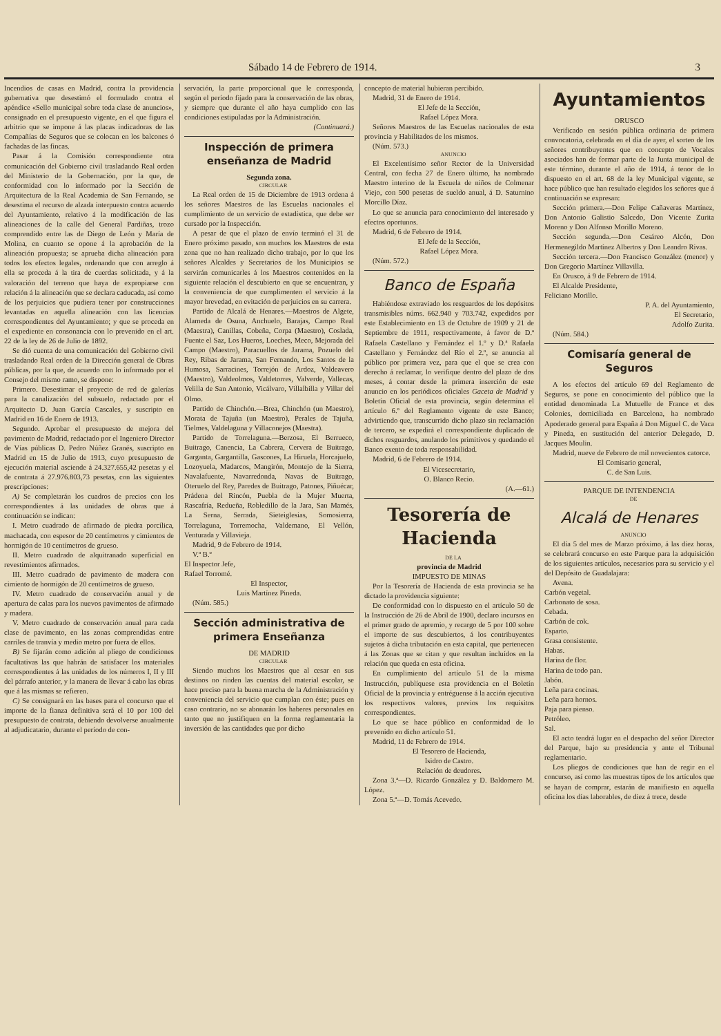Sábado 14 de Febrero de 1914. 3
Incendios de casas en Madrid, contra la providencia gubernativa que desestimó el formulado contra el apéndice «Sello municipal sobre toda clase de anuncios», consignado en el presupuesto vigente, en el que figura el arbitrio que se impone á las placas indicadoras de las Compañías de Seguros que se colocan en los balcones ó fachadas de las fincas.
Pasar á la Comisión correspondiente otra comunicación del Gobierno civil trasladando Real orden del Ministerio de la Gobernación, por la que, de conformidad con lo informado por la Sección de Arquitectura de la Real Academia de San Fernando, se desestima el recurso de alzada interpuesto contra acuerdo del Ayuntamiento, relativo á la modificación de las alineaciones de la calle del General Pardiñas, trozo comprendido entre las de Diego de León y María de Molina, en cuanto se opone á la aprobación de la alineación propuesta; se aprueba dicha alineación para todos los efectos legales, ordenando que con arreglo á ella se proceda á la tira de cuerdas solicitada, y á la valoración del terreno que haya de expropiarse con relación á la alineación que se declara caducada, así como de los perjuicios que pudiera tener por construcciones levantadas en aquella alineación con las licencias correspondientes del Ayuntamiento; y que se proceda en el expediente en consonancia con lo prevenido en el art. 22 de la ley de 26 de Julio de 1892.
Se dió cuenta de una comunicación del Gobierno civil trasladando Real orden de la Dirección general de Obras públicas, por la que, de acuerdo con lo informado por el Consejo del mismo ramo, se dispone:
Primero. Desestimar el proyecto de red de galerías para la canalización del subsuelo, redactado por el Arquitecto D. Juan García Cascales, y suscripto en Madrid en 16 de Enero de 1913.
Segundo. Aprobar el presupuesto de mejora del pavimento de Madrid, redactado por el Ingeniero Director de Vías públicas D. Pedro Núñez Granés, suscripto en Madrid en 15 de Julio de 1913, cuyo presupuesto de ejecución material asciende á 24.327.655,42 pesetas y el de contrata á 27.976.803,73 pesetas, con las siguientes prescripciones:
A) Se completarán los cuadros de precios con los correspondientes á las unidades de obras que á continuación se indican:
I. Metro cuadrado de afirmado de piedra porcílica, machacada, con espesor de 20 centímetros y cimientos de hormigón de 10 centímetros de grueso.
II. Metro cuadrado de alquitranado superficial en revestimientos afirmados.
III. Metro cuadrado de pavimento de madera con cimiento de hormigón de 20 centímetros de grueso.
IV. Metro cuadrado de conservación anual y de apertura de calas para los nuevos pavimentos de afirmado y madera.
V. Metro cuadrado de conservación anual para cada clase de pavimento, en las zonas comprendidas entre carriles de tranvía y medio metro por fuera de ellos.
B) Se fijarán como adición al pliego de condiciones facultativas las que habrán de satisfacer los materiales correspondientes á las unidades de los números I, II y III del párrafo anterior, y la manera de llevar á cabo las obras que á las mismas se refieren.
C) Se consignará en las bases para el concurso que el importe de la fianza definitiva será el 10 por 100 del presupuesto de contrata, debiendo devolverse anualmente al adjudicatario, durante el período de con-
servación, la parte proporcional que le corresponda, según el período fijado para la conservación de las obras, y siempre que durante el año haya cumplido con las condiciones estipuladas por la Administración.
(Continuará.)
Inspección de primera enseñanza de Madrid
Segunda zona.
CIRCULAR
La Real orden de 15 de Diciembre de 1913 ordena á los señores Maestros de las Escuelas nacionales el cumplimiento de un servicio de estadística, que debe ser cursado por la Inspección.
A pesar de que el plazo de envío terminó el 31 de Enero próximo pasado, son muchos los Maestros de esta zona que no han realizado dicho trabajo, por lo que los señores Alcaldes y Secretarios de los Municipios se servirán comunicarles á los Maestros contenidos en la siguiente relación el descubierto en que se encuentran, y la conveniencia de que cumplimenten el servicio á la mayor brevedad, en evitación de perjuicios en su carrera.
Partido de Alcalá de Henares.—Maestros de Algete, Alameda de Osuna, Anchuelo, Barajas, Campo Real (Maestra), Canillas, Cobeña, Corpa (Maestro), Coslada, Fuente el Saz, Los Hueros, Loeches, Meco, Mejorada del Campo (Maestro), Paracuellos de Jarama, Pozuelo del Rey, Ribas de Jarama, San Fernando, Los Santos de la Humosa, Sarracines, Torrejón de Ardoz, Valdeavero (Maestro), Valdeolmos, Valdetorres, Valverde, Vallecas, Velilla de San Antonio, Vicálvaro, Villalbilla y Villar del Olmo.
Partido de Chinchón.—Brea, Chinchón (un Maestro), Morata de Tajuña (un Maestro), Perales de Tajuña, Tielmes, Valdelaguna y Villaconejos (Maestra).
Partido de Torrelaguna.—Berzosa, El Berrueco, Buitrago, Canencia, La Cabrera, Cervera de Buitrago, Garganta, Gargantilla, Gascones, La Hiruela, Horcajuelo, Lozoyuela, Madarcos, Mangirón, Montejo de la Sierra, Navalafuente, Navarredonda, Navas de Buitrago, Oteruelo del Rey, Paredes de Buitrago, Patones, Piñuécar, Prádena del Rincón, Puebla de la Mujer Muerta, Rascafría, Redueña, Robledillo de la Jara, San Mamés, La Serna, Serrada, Sieteiglesias, Somosierra, Torrelaguna, Torremocha, Valdemano, El Vellón, Venturada y Villavieja.
Madrid, 9 de Febrero de 1914.
V.º B.º
El Inspector Jefe,
Rafael Torromé.
El Inspector,
Luis Martínez Pineda.
(Núm. 585.)
Sección administrativa de primera Enseñanza
DE MADRID
CIRCULAR
Siendo muchos los Maestros que al cesar en sus destinos no rinden las cuentas del material escolar, se hace preciso para la buena marcha de la Administración y conveniencia del servicio que cumplan con éste; pues en caso contrario, no se abonarán los haberes personales en tanto que no justifiquen en la forma reglamentaria la inversión de las cantidades que por dicho
concepto de material hubieran percibido.
Madrid, 31 de Enero de 1914.
El Jefe de la Sección,
Rafael López Mora.
Señores Maestros de las Escuelas nacionales de esta provincia y Habilitados de los mismos.
(Núm. 573.)
ANUNCIO
El Excelentísimo señor Rector de la Universidad Central, con fecha 27 de Enero último, ha nombrado Maestro interino de la Escuela de niños de Colmenar Viejo, con 500 pesetas de sueldo anual, á D. Saturnino Morcillo Díaz.
Lo que se anuncia para conocimiento del interesado y efectos oportunos.
Madrid, 6 de Febrero de 1914.
El Jefe de la Sección,
Rafael López Mora.
(Núm. 572.)
Banco de España
Habiéndose extraviado los resguardos de los depósitos transmisibles núms. 662.940 y 703.742, expedidos por este Establecimiento en 13 de Octubre de 1909 y 21 de Septiembre de 1911, respectivamente, á favor de D.ª Rafaela Castellano y Fernández el 1.º y D.ª Rafaela Castellano y Fernández del Río el 2.º, se anuncia al público por primera vez, para que el que se crea con derecho á reclamar, lo verifique dentro del plazo de dos meses, á contar desde la primera inserción de este anuncio en los periódicos oficiales Gaceta de Madrid y Boletín Oficial de esta provincia, según determina el artículo 6.º del Reglamento vigente de este Banco; advirtiendo que, transcurrido dicho plazo sin reclamación de tercero, se expedirá el correspondiente duplicado de dichos resguardos, anulando los primitivos y quedando el Banco exento de toda responsabilidad.
Madrid, 6 de Febrero de 1914.
El Vicesecretario,
O. Blanco Recio.
(A.—61.)
Tesorería de Hacienda
DE LA
provincia de Madrid
IMPUESTO DE MINAS
Por la Tesorería de Hacienda de esta provincia se ha dictado la providencia siguiente:
De conformidad con lo dispuesto en el artículo 50 de la Instrucción de 26 de Abril de 1900, declaro incursos en el primer grado de apremio, y recargo de 5 por 100 sobre el importe de sus descubiertos, á los contribuyentes sujetos á dicha tributación en esta capital, que pertenecen á las Zonas que se citan y que resultan incluídos en la relación que queda en esta oficina.
En cumplimiento del artículo 51 de la misma Instrucción, publíquese esta providencia en el Boletín Oficial de la provincia y entréguense á la acción ejecutiva los respectivos valores, previos los requisitos correspondientes.
Lo que se hace público en conformidad de lo prevenido en dicho artículo 51.
Madrid, 11 de Febrero de 1914.
El Tesorero de Hacienda,
Isidro de Castro.
Relación de deudores.
Zona 3.ª—D. Ricardo González y D. Baldomero M. López.
Zona 5.ª—D. Tomás Acevedo.
Ayuntamientos
ORUSCO
Verificado en sesión pública ordinaria de primera convocatoria, celebrada en el día de ayer, el sorteo de los señores contribuyentes que en concepto de Vocales asociados han de formar parte de la Junta municipal de este término, durante el año de 1914, á tenor de lo dispuesto en el art. 68 de la ley Municipal vigente, se hace público que han resultado elegidos los señores que á continuación se expresan:
Sección primera.—Don Felipe Cañaveras Martínez, Don Antonio Galistio Salcedo, Don Vicente Zurita Moreno y Don Alfonso Morillo Moreno.
Sección segunda.—Don Cesáreo Alcón, Don Hermenegildo Martínez Albertos y Don Leandro Rivas.
Sección tercera.—Don Francisco González (menor) y Don Gregorio Martínez Villavilla.
En Orusco, á 9 de Febrero de 1914.
El Alcalde Presidente,
Feliciano Morillo.
P. A. del Ayuntamiento,
El Secretario,
Adolfo Zurita.
(Núm. 584.)
Comisaría general de Seguros
A los efectos del artículo 69 del Reglamento de Seguros, se pone en conocimiento del público que la entidad denominada La Mutuelle de France et des Colonies, domiciliada en Barcelona, ha nombrado Apoderado general para España á Don Miguel C. de Vaca y Pineda, en sustitución del anterior Delegado, D. Jacques Moulin.
Madrid, nueve de Febrero de mil novecientos catorce.
El Comisario general,
C. de San Luis.
PARQUE DE INTENDENCIA
DE
Alcalá de Henares
ANUNCIO
El día 5 del mes de Marzo próximo, á las diez horas, se celebrará concurso en este Parque para la adquisición de los siguientes artículos, necesarios para su servicio y el del Depósito de Guadalajara:
Avena.
Carbón vegetal.
Carbonato de sosa.
Cebada.
Carbón de cok.
Esparto.
Grasa consistente.
Habas.
Harina de flor.
Harina de todo pan.
Jabón.
Leña para cocinas.
Leña para hornos.
Paja para pienso.
Petróleo.
Sal.
El acto tendrá lugar en el despacho del señor Director del Parque, bajo su presidencia y ante el Tribunal reglamentario.
Los pliegos de condiciones que han de regir en el concurso, así como las muestras tipos de los artículos que se hayan de comprar, estarán de manifiesto en aquella oficina los días laborables, de diez á trece, desde